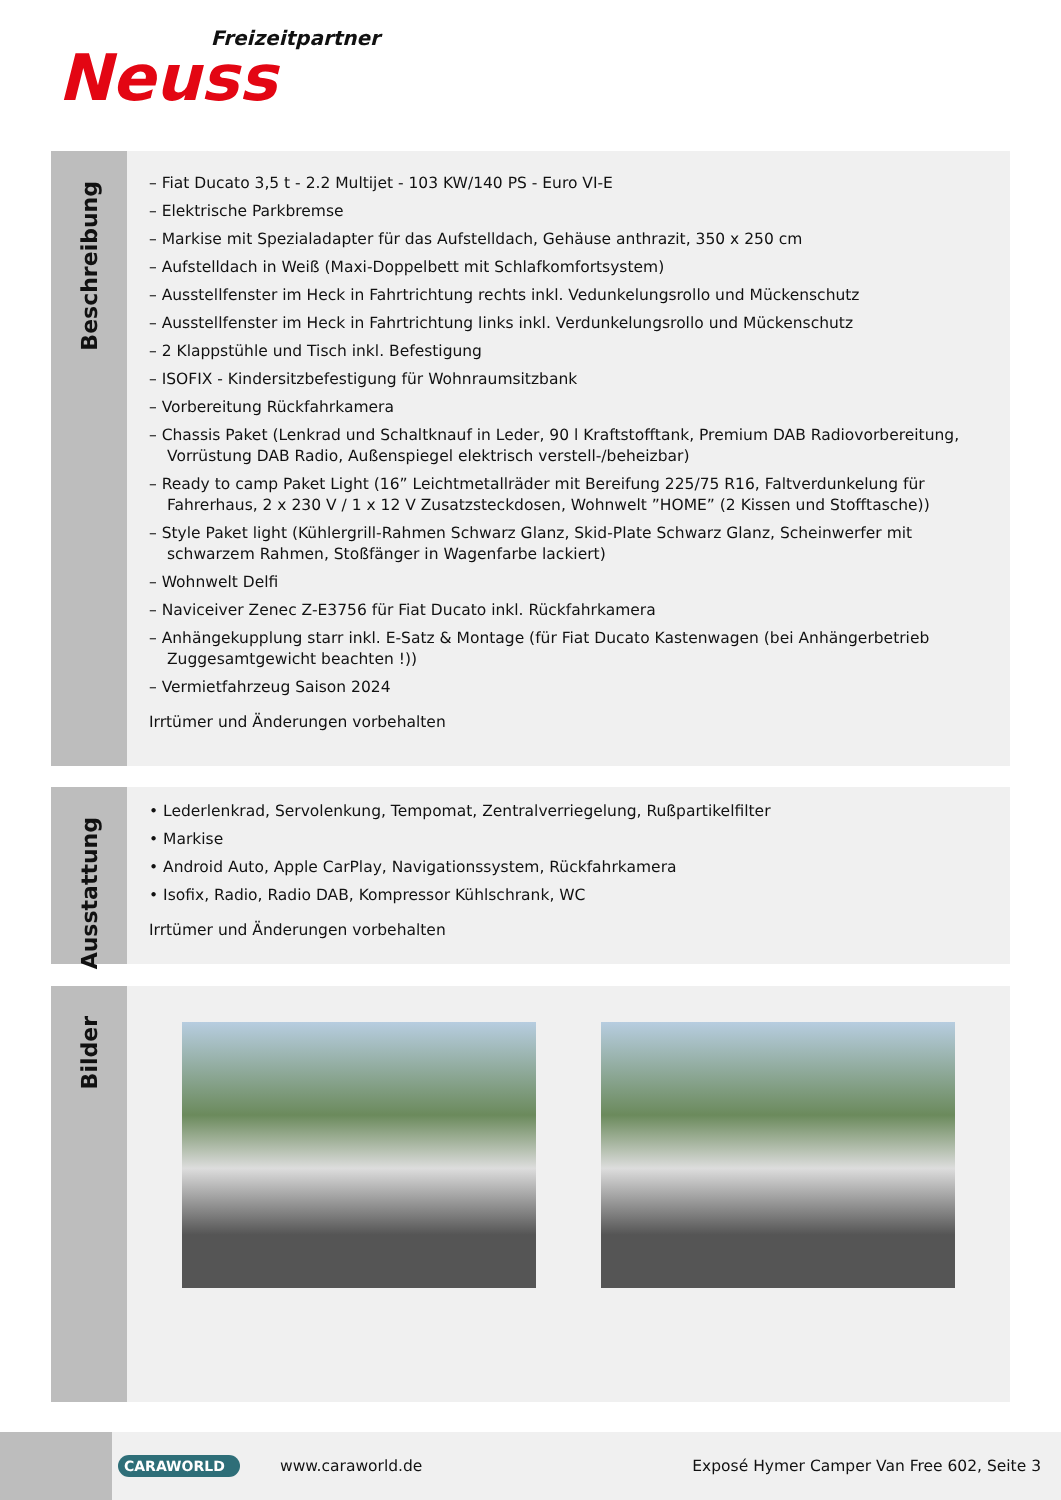Freizeitpartner
Neuss
Beschreibung
– Fiat Ducato 3,5 t - 2.2 Multijet - 103 KW/140 PS - Euro VI-E
– Elektrische Parkbremse
– Markise mit Spezialadapter für das Aufstelldach, Gehäuse anthrazit, 350 x 250 cm
– Aufstelldach in Weiß (Maxi-Doppelbett mit Schlafkomfortsystem)
– Ausstellfenster im Heck in Fahrtrichtung rechts inkl. Vedunkelungsrollo und Mückenschutz
– Ausstellfenster im Heck in Fahrtrichtung links inkl. Verdunkelungsrollo und Mückenschutz
– 2 Klappstühle und Tisch inkl. Befestigung
– ISOFIX - Kindersitzbefestigung für Wohnraumsitzbank
– Vorbereitung Rückfahrkamera
– Chassis Paket (Lenkrad und Schaltknauf in Leder, 90 l Kraftstofftank, Premium DAB Radiovorbereitung, Vorrüstung DAB Radio, Außenspiegel elektrisch verstell-/beheizbar)
– Ready to camp Paket Light (16” Leichtmetallräder mit Bereifung 225/75 R16, Faltverdunkelung für Fahrerhaus, 2 x 230 V / 1 x 12 V Zusatzsteckdosen, Wohnwelt ”HOME” (2 Kissen und Stofftasche))
– Style Paket light (Kühlergrill-Rahmen Schwarz Glanz, Skid-Plate Schwarz Glanz, Scheinwerfer mit schwarzem Rahmen, Stoßfänger in Wagenfarbe lackiert)
– Wohnwelt Delfi
– Naviceiver Zenec Z-E3756 für Fiat Ducato inkl. Rückfahrkamera
– Anhängekupplung starr inkl. E-Satz & Montage (für Fiat Ducato Kastenwagen (bei Anhängerbetrieb Zuggesamtgewicht beachten !))
– Vermietfahrzeug Saison 2024
Irrtümer und Änderungen vorbehalten
Ausstattung
• Lederlenkrad, Servolenkung, Tempomat, Zentralverriegelung, Rußpartikelfilter
• Markise
• Android Auto, Apple CarPlay, Navigationssystem, Rückfahrkamera
• Isofix, Radio, Radio DAB, Kompressor Kühlschrank, WC
Irrtümer und Änderungen vorbehalten
Bilder
CARAWORLD
www.caraworld.de
Exposé Hymer Camper Van Free 602, Seite 3